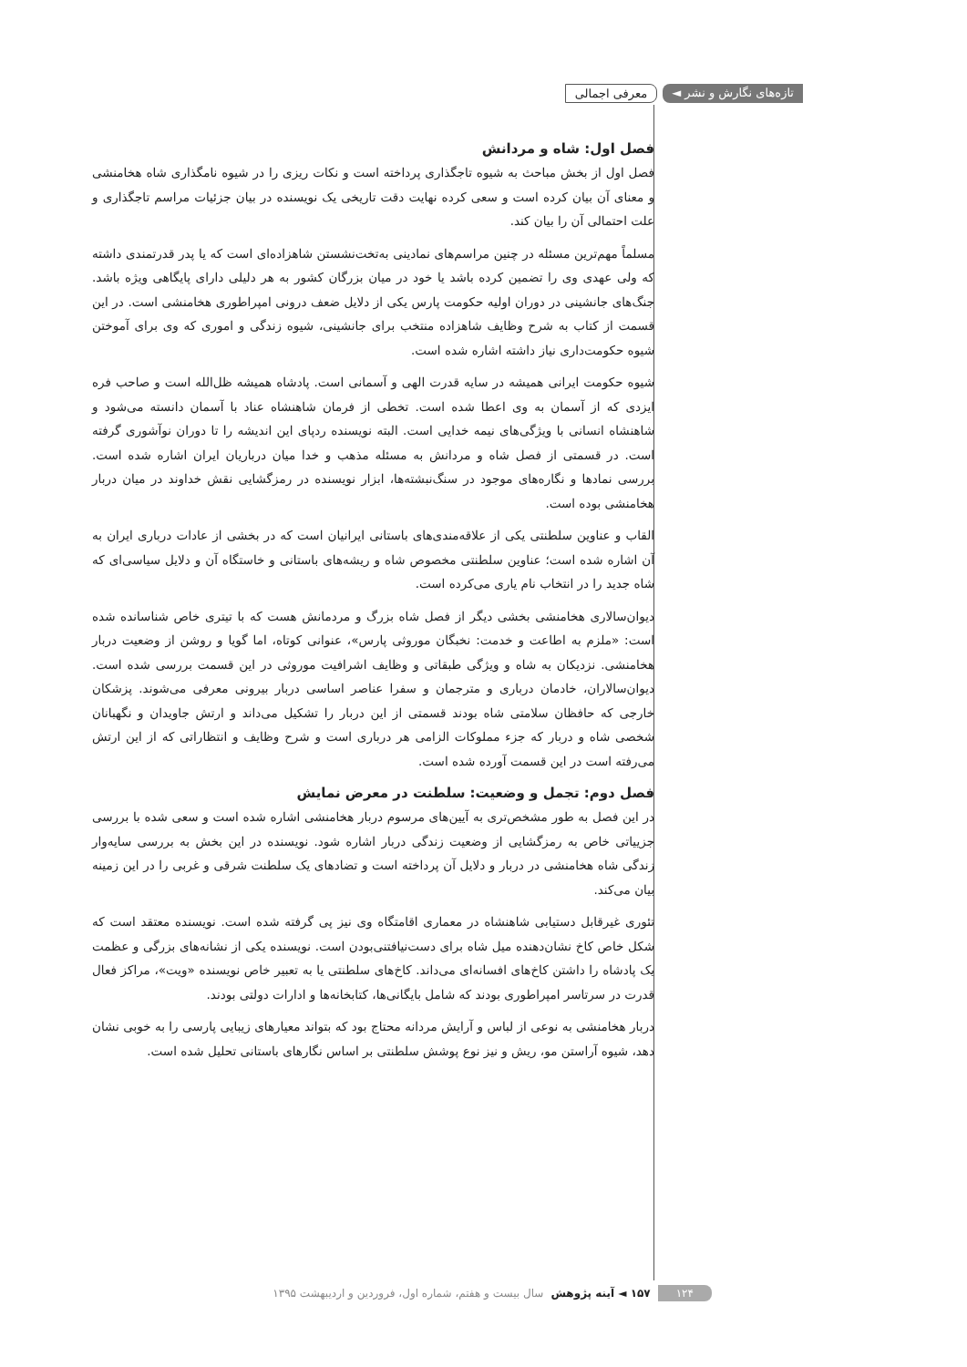تازه‌های نگارش و نشر ◄ معرفی اجمالی
فصل اول: شاه و مردانش
فصل اول از بخش مباحث به شیوه تاجگذاری پرداخته است و نکات ریزی را در شیوه نامگذاری شاه هخامنشی و معنای آن بیان کرده است و سعی کرده نهایت دقت تاریخی یک نویسنده در بیان جزئیات مراسم تاجگذاری و علت احتمالی آن را بیان کند.
مسلماً مهم‌ترین مسئله در چنین مراسم‌های نمادینی به‌تخت‌نشستن شاهزاده‌ای است که یا پدر قدرتمندی داشته که ولی عهدی وی را تضمین کرده باشد یا خود در میان بزرگان کشور به هر دلیلی دارای پایگاهی ویژه باشد. جنگ‌های جانشینی در دوران اولیه حکومت پارس یکی از دلایل ضعف درونی امپراطوری هخامنشی است. در این قسمت از کتاب به شرح وظایف شاهزاده منتخب برای جانشینی، شیوه زندگی و اموری که وی برای آموختن شیوه حکومت‌داری نیاز داشته اشاره شده است.
شیوه حکومت ایرانی همیشه در سایه قدرت الهی و آسمانی است. پادشاه همیشه ظل‌الله است و صاحب فره ایزدی که از آسمان به وی اعطا شده است. تخطی از فرمان شاهنشاه عناد با آسمان دانسته می‌شود و شاهنشاه انسانی با ویژگی‌های نیمه خدایی است. البته نویسنده ردپای این اندیشه را تا دوران نوآشوری گرفته است. در قسمتی از فصل شاه و مردانش به مسئله مذهب و خدا میان درباریان ایران اشاره شده است. بررسی نمادها و نگاره‌های موجود در سنگ‌نبشته‌ها، ابزار نویسنده در رمزگشایی نقش خداوند در میان دربار هخامنشی بوده است.
القاب و عناوین سلطنتی یکی از علاقه‌مندی‌های باستانی ایرانیان است که در بخشی از عادات درباری ایران به آن اشاره شده است؛ عناوین سلطنتی مخصوص شاه و ریشه‌های باستانی و خاستگاه آن و دلایل سیاسی‌ای که شاه جدید را در انتخاب نام یاری می‌کرده است.
دیوان‌سالاری هخامنشی بخشی دیگر از فصل شاه بزرگ و مردمانش هست که با تیتری خاص شناسانده شده است: «ملزم به اطاعت و خدمت: نخبگان موروثی پارس»، عنوانی کوتاه، اما گویا و روشن از وضعیت دربار هخامنشی. نزدیکان به شاه و ویژگی طبقاتی و وظایف اشرافیت موروثی در این قسمت بررسی شده است. دیوان‌سالاران، خادمان درباری و مترجمان و سفرا عناصر اساسی دربار بیرونی معرفی می‌شوند. پزشکان خارجی که حافظان سلامتی شاه بودند قسمتی از این دربار را تشکیل می‌داند و ارتش جاویدان و نگهبانان شخصی شاه و دربار که جزء مملوکات الزامی هر درباری است و شرح وظایف و انتظاراتی که از این ارتش می‌رفته است در این قسمت آورده شده است.
فصل دوم: تجمل و وضعیت: سلطنت در معرض نمایش
در این فصل به طور مشخص‌تری به آیین‌های مرسوم دربار هخامنشی اشاره شده است و سعی شده با بررسی جزییاتی خاص به رمزگشایی از وضعیت زندگی دربار اشاره شود. نویسنده در این بخش به بررسی سایه‌وار زندگی شاه هخامنشی در دربار و دلایل آن پرداخته است و تضادهای یک سلطنت شرقی و غربی را در این زمینه بیان می‌کند.
تئوری غیرقابل دستیابی شاهنشاه در معماری اقامتگاه وی نیز پی گرفته شده است. نویسنده معتقد است که شکل خاص کاخ نشان‌دهنده میل شاه برای دست‌نیافتنی‌بودن است. نویسنده یکی از نشانه‌های بزرگی و عظمت یک پادشاه را داشتن کاخ‌های افسانه‌ای می‌داند. کاخ‌های سلطنتی یا به تعبیر خاص نویسنده «ویت»، مراکز فعال قدرت در سرتاسر امپراطوری بودند که شامل بایگانی‌ها، کتابخانه‌ها و ادارات دولتی بودند.
دربار هخامنشی به نوعی از لباس و آرایش مردانه محتاج بود که بتواند معیارهای زیبایی پارسی را به خوبی نشان دهد، شیوه آراستن مو، ریش و نیز نوع پوشش سلطنتی بر اساس نگارهای باستانی تحلیل شده است.
۱۲۴ ۱۵۷ ◄ آینه پژوهش سال بیست و هفتم، شماره اول، فروردین و اردیبهشت ۱۳۹۵